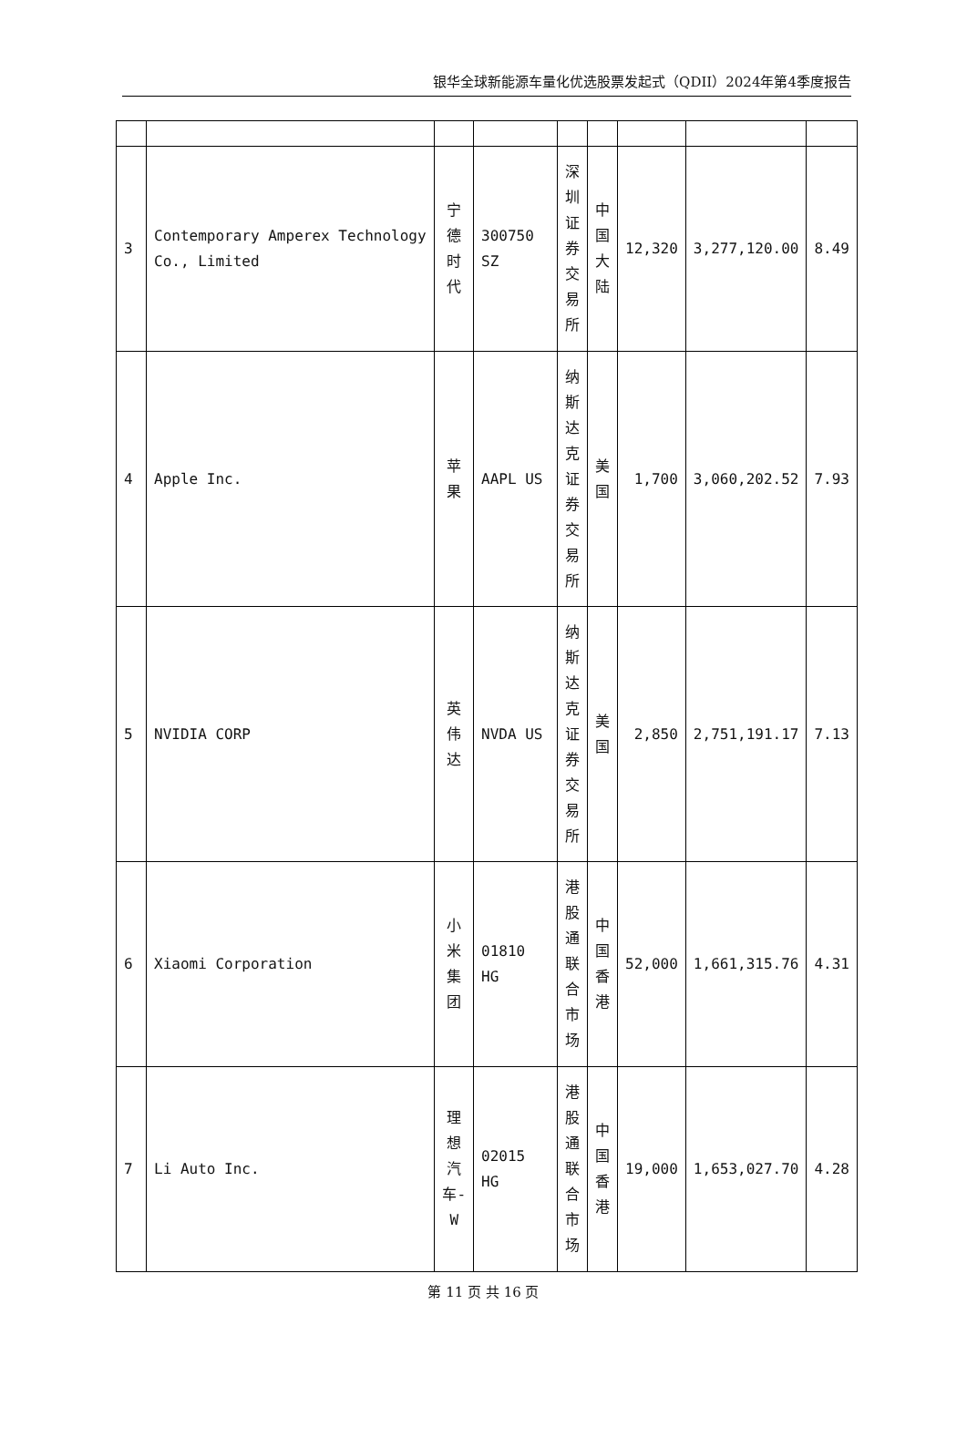银华全球新能源车量化优选股票发起式（QDII）2024年第4季度报告
| 3 | Contemporary Amperex Technology Co., Limited | 宁德时代 | 300750 SZ | 深圳证券交易所 | 中国大陆 | 12,320 | 3,277,120.00 | 8.49 |
| 4 | Apple Inc. | 苹果 | AAPL US | 纳斯达克证券交易所 | 美国 | 1,700 | 3,060,202.52 | 7.93 |
| 5 | NVIDIA CORP | 英伟达 | NVDA US | 纳斯达克证券交易所 | 美国 | 2,850 | 2,751,191.17 | 7.13 |
| 6 | Xiaomi Corporation | 小米集团 | 01810 HG | 港股通联合市场 | 中国香港 | 52,000 | 1,661,315.76 | 4.31 |
| 7 | Li Auto Inc. | 理想汽车-W | 02015 HG | 港股通联合市场 | 中国香港 | 19,000 | 1,653,027.70 | 4.28 |
第 11 页 共 16 页